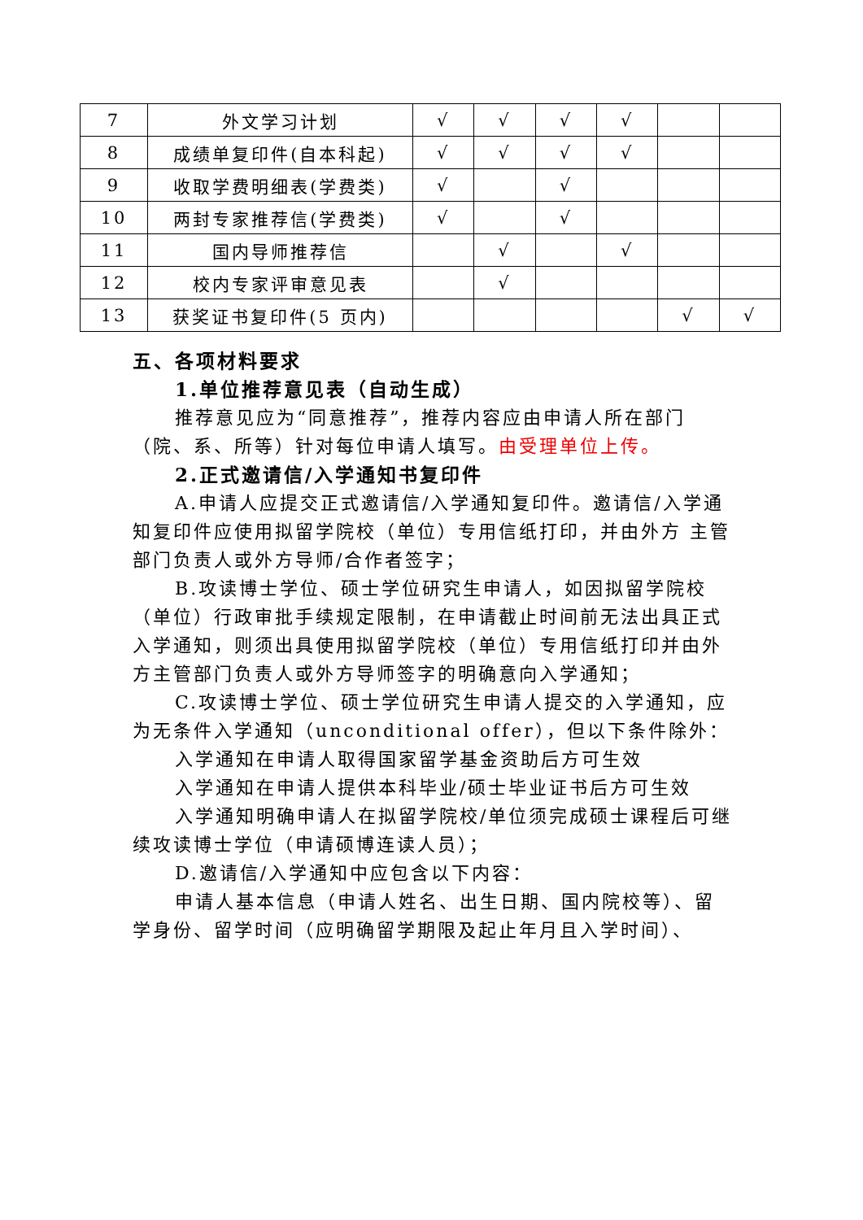| 7 | 外文学习计划 | √ | √ | √ | √ | | |
| 8 | 成绩单复印件(自本科起) | √ | √ | √ | √ | | |
| 9 | 收取学费明细表(学费类) | √ | | √ | | | |
| 10 | 两封专家推荐信(学费类) | √ | | √ | | | |
| 11 | 国内导师推荐信 | | √ | | √ | | |
| 12 | 校内专家评审意见表 | | √ | | | | |
| 13 | 获奖证书复印件(5 页内) | | | | | √ | √ |
五、各项材料要求
1.单位推荐意见表（自动生成）
推荐意见应为“同意推荐”，推荐内容应由申请人所在部门（院、系、所等）针对每位申请人填写。由受理单位上传。
2.正式邀请信/入学通知书复印件
A.申请人应提交正式邀请信/入学通知复印件。邀请信/入学通知复印件应使用拟留学院校（单位）专用信纸打印，并由外方 主管部门负责人或外方导师/合作者签字；
B.攻读博士学位、硕士学位研究生申请人，如因拟留学院校（单位）行政审批手续规定限制，在申请截止时间前无法出具正式入学通知，则须出具使用拟留学院校（单位）专用信纸打印并由外方主管部门负责人或外方导师签字的明确意向入学通知；
C.攻读博士学位、硕士学位研究生申请人提交的入学通知，应为无条件入学通知（unconditional offer），但以下条件除外：
入学通知在申请人取得国家留学基金资助后方可生效
入学通知在申请人提供本科毕业/硕士毕业证书后方可生效
入学通知明确申请人在拟留学院校/单位须完成硕士课程后可继续攻读博士学位（申请硕博连读人员）；
D.邀请信/入学通知中应包含以下内容：
申请人基本信息（申请人姓名、出生日期、国内院校等）、留学身份、留学时间（应明确留学期限及起止年月且入学时间）、